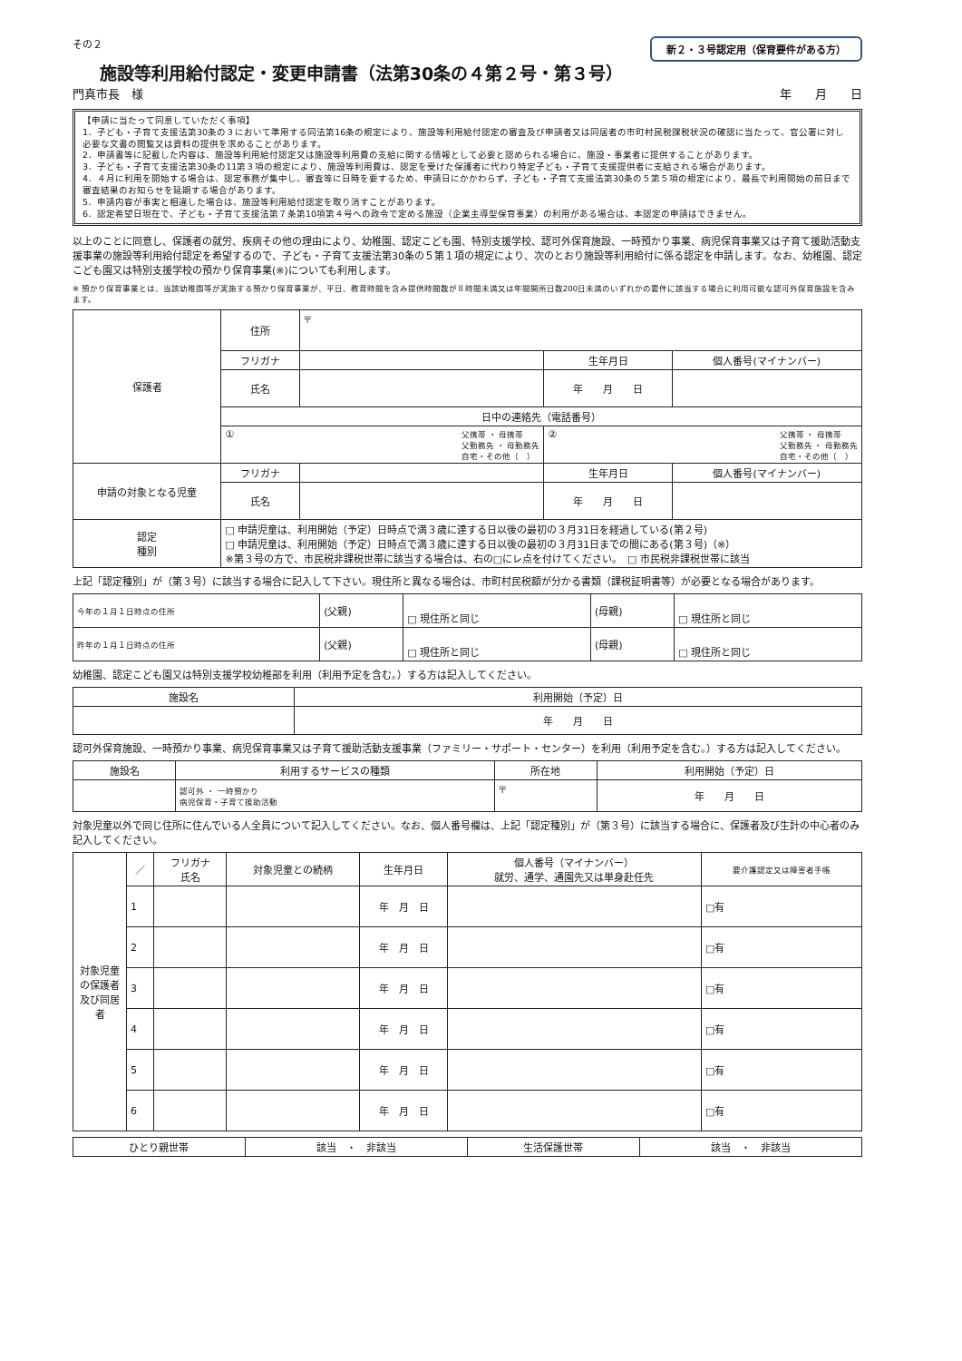新２・３号認定用（保育要件がある方）
その２
施設等利用給付認定・変更申請書（法第30条の４第２号・第３号）
門真市長　様 年　　月　　日
【申請に当たって同意していただく事項】
1．子ども・子育て支援法第30条の３において準用する同法第16条の規定により、施設等利用給付認定の審査及び申請者又は同居者の市町村民税課税状況の確認に当たって、官公署に対し必要な文書の閲覧又は資料の提供を求めることがあります。
2．申請書等に記載した内容は、施設等利用給付認定又は施設等利用費の支給に関する情報として必要と認められる場合に、施設・事業者に提供することがあります。
3．子ども・子育て支援法第30条の11第３項の規定により、施設等利用費は、認定を受けた保護者に代わり特定子ども・子育て支援提供者に支給される場合があります。
4．４月に利用を開始する場合は、認定事務が集中し、審査等に日時を要するため、申請日にかかわらず、子ども・子育て支援法第30条の５第５項の規定により、最長で利用開始の前日まで審査結果のお知らせを延期する場合があります。
5．申請内容が事実と相違した場合は、施設等利用給付認定を取り消すことがあります。
6．認定希望日現在で、子ども・子育て支援法第７条第10項第４号への政令で定める施設（企業主導型保育事業）の利用がある場合は、本認定の申請はできません。
以上のことに同意し、保護者の就労、疾病その他の理由により、幼稚園、認定こども園、特別支援学校、認可外保育施設、一時預かり事業、病児保育事業又は子育て援助活動支援事業の施設等利用給付認定を希望するので、子ども・子育て支援法第30条の５第１項の規定により、次のとおり施設等利用給付に係る認定を申請します。なお、幼稚園、認定こども園又は特別支援学校の預かり保育事業(※)についても利用します。
※ 預かり保育事業とは、当該幼稚園等が実施する預かり保育事業が、平日、教育時間を含み提供時間数が８時間未満又は年間開所日数200日未満のいずれかの要件に該当する場合に利用可能な認可外保育施設を含みます。
| 保護者 | 住所 | 〒 | | |
| | フリガナ | | 生年月日 | 個人番号(マイナンバー) |
| | 氏名 | | 年 月 日 | |
| | 日中の連絡先（電話番号） | | | |
| | ① 父携帯 ・ 母携帯 父勤務先 ・ 母勤務先 自宅・その他（ ） | | ② 父携帯 ・ 母携帯 父勤務先 ・ 母勤務先 自宅・その他（ ） | |
| 申請の対象となる児童 | フリガナ | | 生年月日 | 個人番号(マイナンバー) |
| | 氏名 | | 年 月 日 | |
| 認定 種別 | □ 申請児童は、利用開始（予定）日時点で満３歳に達する日以後の最初の３月31日を経過している(第２号) □ 申請児童は、利用開始（予定）日時点で満３歳に達する日以後の最初の３月31日までの間にある(第３号)（※） ※第３号の方で、市民税非課税世帯に該当する場合は、右の□にレ点を付けてください。 □ 市民税非課税世帯に該当 | | | |
上記「認定種別」が（第３号）に該当する場合に記入して下さい。現住所と異なる場合は、市町村民税額が分かる書類（課税証明書等）が必要となる場合があります。
| 今年の１月１日時点の住所 | (父親) | □ 現住所と同じ | (母親) | □ 現住所と同じ |
| 昨年の１月１日時点の住所 | (父親) | □ 現住所と同じ | (母親) | □ 現住所と同じ |
幼稚園、認定こども園又は特別支援学校幼稚部を利用（利用予定を含む。）する方は記入してください。
| 施設名 | 利用開始（予定）日 |
| --- | --- |
| | 年 月 日 |
認可外保育施設、一時預かり事業、病児保育事業又は子育て援助活動支援事業（ファミリー・サポート・センター）を利用（利用予定を含む。）する方は記入してください。
| 施設名 | 利用するサービスの種類 | 所在地 | 利用開始（予定）日 |
| --- | --- | --- | --- |
| | 認可外 ・ 一時預かり 病児保育・子育て援助活動 | 〒 | 年 月 日 |
対象児童以外で同じ住所に住んでいる人全員について記入してください。なお、個人番号欄は、上記「認定種別」が（第３号）に該当する場合に、保護者及び生計の中心者のみ記入してください。
| 対象児童の保護者及び同居者 | ／ | フリガナ 氏名 | 対象児童との続柄 | 生年月日 | 個人番号（マイナンバー） 就労、通学、通園先又は単身赴任先 | 要介護認定又は障害者手帳 |
| | 1 | | | 年 月 日 | | □有 |
| | 2 | | | 年 月 日 | | □有 |
| | 3 | | | 年 月 日 | | □有 |
| | 4 | | | 年 月 日 | | □有 |
| | 5 | | | 年 月 日 | | □有 |
| | 6 | | | 年 月 日 | | □有 |
| ひとり親世帯 | 該当 ・ 非該当 | 生活保護世帯 | 該当 ・ 非該当 |